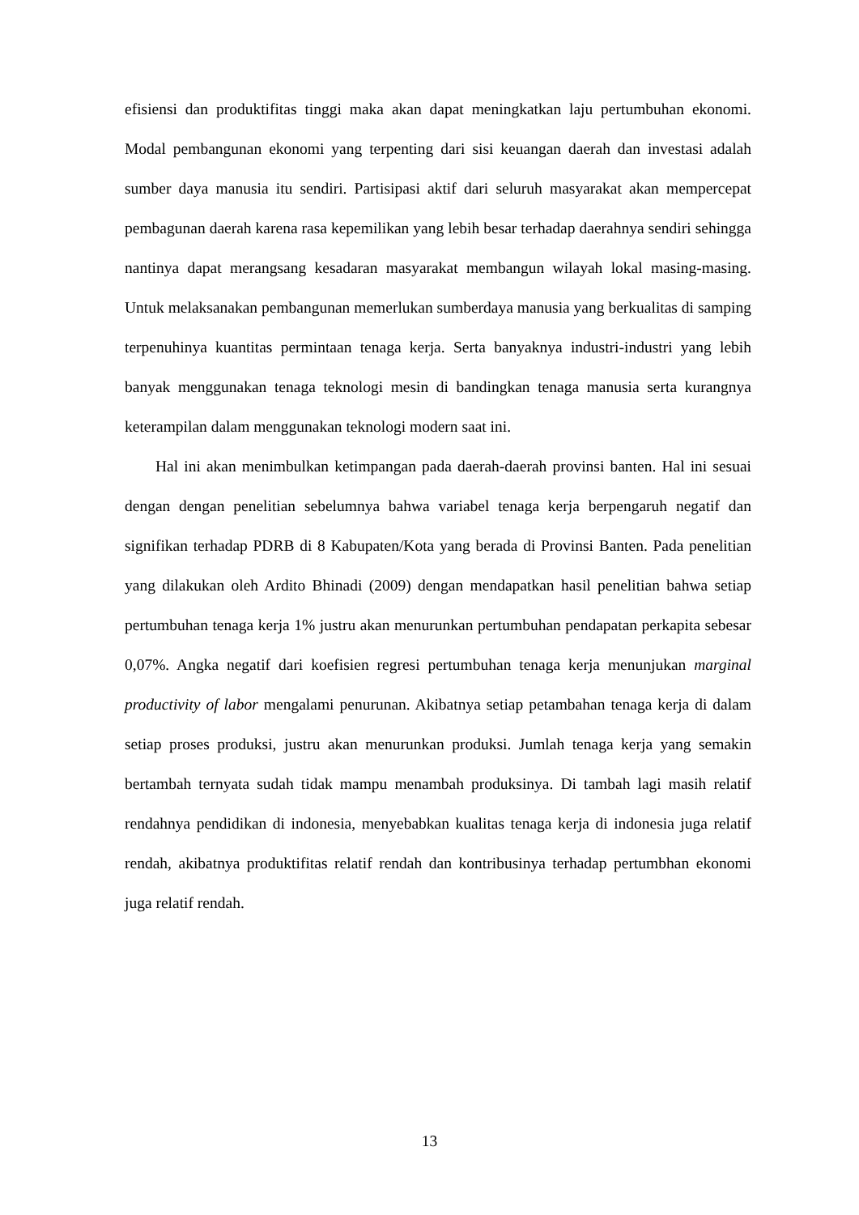efisiensi dan produktifitas tinggi maka akan dapat meningkatkan laju pertumbuhan ekonomi. Modal pembangunan ekonomi yang terpenting dari sisi keuangan daerah dan investasi adalah sumber daya manusia itu sendiri. Partisipasi aktif dari seluruh masyarakat akan mempercepat pembagunan daerah karena rasa kepemilikan yang lebih besar terhadap daerahnya sendiri sehingga nantinya dapat merangsang kesadaran masyarakat membangun wilayah lokal masing-masing. Untuk melaksanakan pembangunan memerlukan sumberdaya manusia yang berkualitas di samping terpenuhinya kuantitas permintaan tenaga kerja. Serta banyaknya industri-industri yang lebih banyak menggunakan tenaga teknologi mesin di bandingkan tenaga manusia serta kurangnya keterampilan dalam menggunakan teknologi modern saat ini.
Hal ini akan menimbulkan ketimpangan pada daerah-daerah provinsi banten. Hal ini sesuai dengan dengan penelitian sebelumnya bahwa variabel tenaga kerja berpengaruh negatif dan signifikan terhadap PDRB di 8 Kabupaten/Kota yang berada di Provinsi Banten. Pada penelitian yang dilakukan oleh Ardito Bhinadi (2009) dengan mendapatkan hasil penelitian bahwa setiap pertumbuhan tenaga kerja 1% justru akan menurunkan pertumbuhan pendapatan perkapita sebesar 0,07%. Angka negatif dari koefisien regresi pertumbuhan tenaga kerja menunjukan marginal productivity of labor mengalami penurunan. Akibatnya setiap petambahan tenaga kerja di dalam setiap proses produksi, justru akan menurunkan produksi. Jumlah tenaga kerja yang semakin bertambah ternyata sudah tidak mampu menambah produksinya. Di tambah lagi masih relatif rendahnya pendidikan di indonesia, menyebabkan kualitas tenaga kerja di indonesia juga relatif rendah, akibatnya produktifitas relatif rendah dan kontribusinya terhadap pertumbhan ekonomi juga relatif rendah.
13